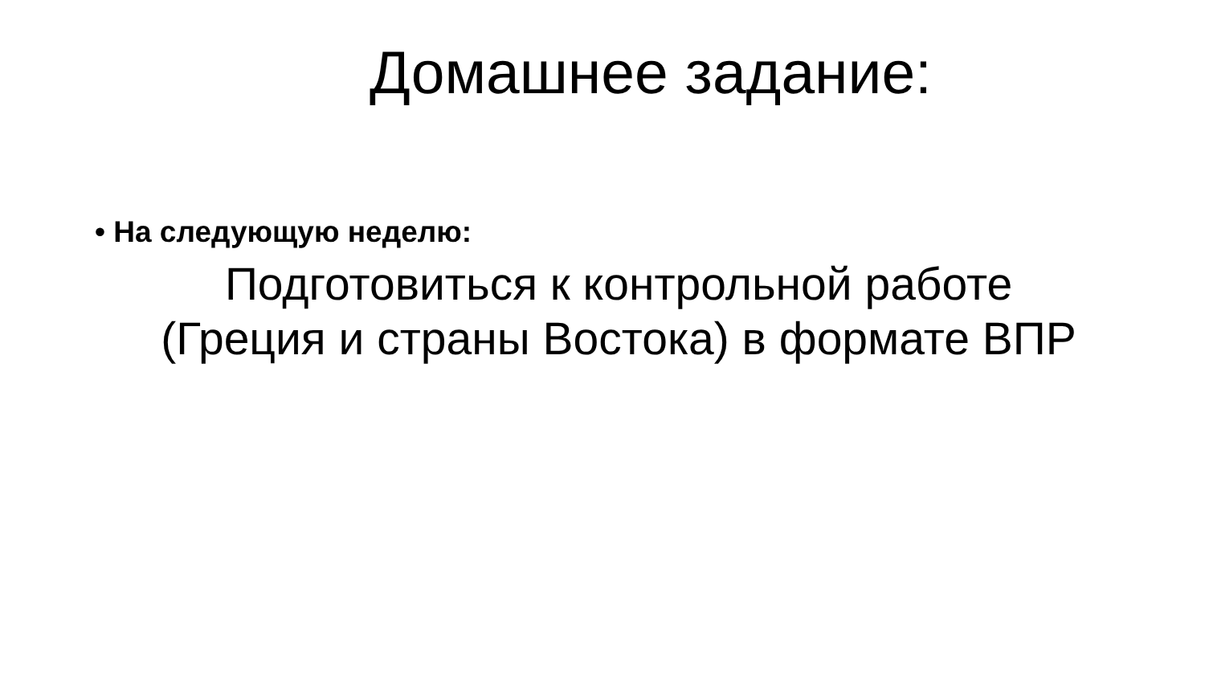Домашнее задание:
• На следующую неделю:
Подготовиться к контрольной работе
(Греция и страны Востока) в формате ВПР